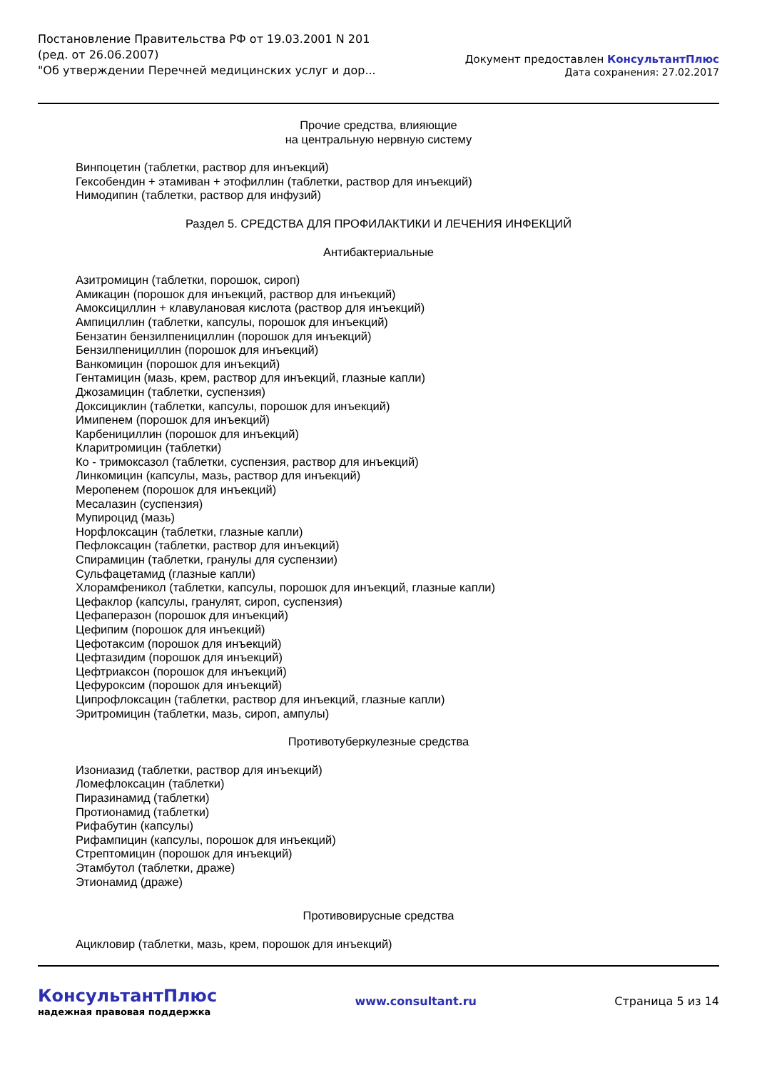Постановление Правительства РФ от 19.03.2001 N 201
(ред. от 26.06.2007)
"Об утверждении Перечней медицинских услуг и дор...
Документ предоставлен КонсультантПлюс
Дата сохранения: 27.02.2017
Прочие средства, влияющие
на центральную нервную систему
Винпоцетин (таблетки, раствор для инъекций)
Гексобендин + этамиван + этофиллин (таблетки, раствор для инъекций)
Нимодипин (таблетки, раствор для инфузий)
Раздел 5. СРЕДСТВА ДЛЯ ПРОФИЛАКТИКИ И ЛЕЧЕНИЯ ИНФЕКЦИЙ
Антибактериальные
Азитромицин (таблетки, порошок, сироп)
Амикацин (порошок для инъекций, раствор для инъекций)
Амоксициллин + клавулановая кислота (раствор для инъекций)
Ампициллин (таблетки, капсулы, порошок для инъекций)
Бензатин бензилпенициллин (порошок для инъекций)
Бензилпенициллин (порошок для инъекций)
Ванкомицин (порошок для инъекций)
Гентамицин (мазь, крем, раствор для инъекций, глазные капли)
Джозамицин (таблетки, суспензия)
Доксициклин (таблетки, капсулы, порошок для инъекций)
Имипенем (порошок для инъекций)
Карбенициллин (порошок для инъекций)
Кларитромицин (таблетки)
Ко - тримоксазол (таблетки, суспензия, раствор для инъекций)
Линкомицин (капсулы, мазь, раствор для инъекций)
Меропенем (порошок для инъекций)
Месалазин (суспензия)
Мупироцид (мазь)
Норфлоксацин (таблетки, глазные капли)
Пефлоксацин (таблетки, раствор для инъекций)
Спирамицин (таблетки, гранулы для суспензии)
Сульфацетамид (глазные капли)
Хлорамфеникол (таблетки, капсулы, порошок для инъекций, глазные капли)
Цефаклор (капсулы, гранулят, сироп, суспензия)
Цефаперазон (порошок для инъекций)
Цефипим (порошок для инъекций)
Цефотаксим (порошок для инъекций)
Цефтазидим (порошок для инъекций)
Цефтриаксон (порошок для инъекций)
Цефуроксим (порошок для инъекций)
Ципрофлоксацин (таблетки, раствор для инъекций, глазные капли)
Эритромицин (таблетки, мазь, сироп, ампулы)
Противотуберкулезные средства
Изониазид (таблетки, раствор для инъекций)
Ломефлоксацин (таблетки)
Пиразинамид (таблетки)
Протионамид (таблетки)
Рифабутин (капсулы)
Рифампицин (капсулы, порошок для инъекций)
Стрептомицин (порошок для инъекций)
Этамбутол (таблетки, драже)
Этионамид (драже)
Противовирусные средства
Ацикловир (таблетки, мазь, крем, порошок для инъекций)
КонсультантПлюс
надежная правовая поддержка
www.consultant.ru Страница 5 из 14